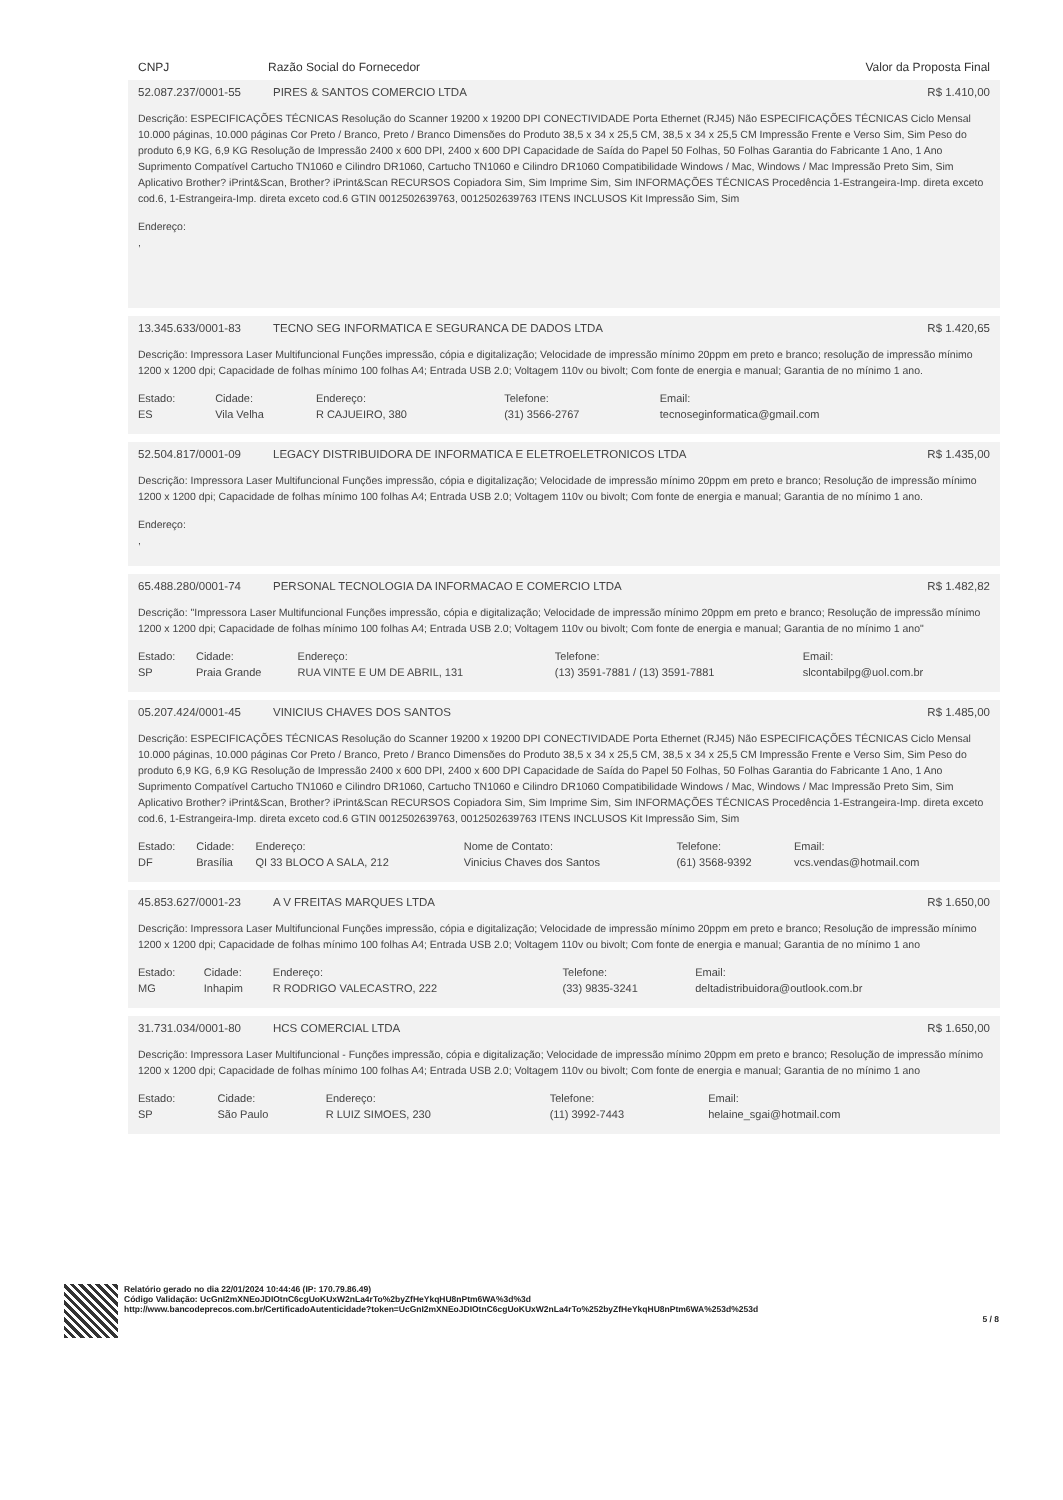CNPJ Razão Social do Fornecedor Valor da Proposta Final
52.087.237/0001-55 PIRES & SANTOS COMERCIO LTDA R$ 1.410,00
Descrição: ESPECIFICAÇÕES TÉCNICAS Resolução do Scanner 19200 x 19200 DPI CONECTIVIDADE Porta Ethernet (RJ45) Não ESPECIFICAÇÕES TÉCNICAS Ciclo Mensal 10.000 páginas, 10.000 páginas Cor Preto / Branco, Preto / Branco Dimensões do Produto 38,5 x 34 x 25,5 CM, 38,5 x 34 x 25,5 CM Impressão Frente e Verso Sim, Sim Peso do produto 6,9 KG, 6,9 KG Resolução de Impressão 2400 x 600 DPI, 2400 x 600 DPI Capacidade de Saída do Papel 50 Folhas, 50 Folhas Garantia do Fabricante 1 Ano, 1 Ano Suprimento Compatível Cartucho TN1060 e Cilindro DR1060, Cartucho TN1060 e Cilindro DR1060 Compatibilidade Windows / Mac, Windows / Mac Impressão Preto Sim, Sim Aplicativo Brother? iPrint&Scan, Brother? iPrint&Scan RECURSOS Copiadora Sim, Sim Imprime Sim, Sim INFORMAÇÕES TÉCNICAS Procedência 1-Estrangeira-Imp. direta exceto cod.6, 1-Estrangeira-Imp. direta exceto cod.6 GTIN 0012502639763, 0012502639763 ITENS INCLUSOS Kit Impressão Sim, Sim
Endereço:
,
13.345.633/0001-83 TECNO SEG INFORMATICA E SEGURANCA DE DADOS LTDA R$ 1.420,65
Descrição: Impressora Laser Multifuncional Funções impressão, cópia e digitalização; Velocidade de impressão mínimo 20ppm em preto e branco; resolução de impressão mínimo 1200 x 1200 dpi; Capacidade de folhas mínimo 100 folhas A4; Entrada USB 2.0; Voltagem 110v ou bivolt; Com fonte de energia e manual; Garantia de no mínimo 1 ano.
| Estado: | Cidade: | Endereço: | Telefone: | Email: |
| --- | --- | --- | --- | --- |
| ES | Vila Velha | R CAJUEIRO, 380 | (31) 3566-2767 | tecnoseginformatica@gmail.com |
52.504.817/0001-09 LEGACY DISTRIBUIDORA DE INFORMATICA E ELETROELETRONICOS LTDA R$ 1.435,00
Descrição: Impressora Laser Multifuncional Funções impressão, cópia e digitalização; Velocidade de impressão mínimo 20ppm em preto e branco; Resolução de impressão mínimo 1200 x 1200 dpi; Capacidade de folhas mínimo 100 folhas A4; Entrada USB 2.0; Voltagem 110v ou bivolt; Com fonte de energia e manual; Garantia de no mínimo 1 ano.
Endereço:
,
65.488.280/0001-74 PERSONAL TECNOLOGIA DA INFORMACAO E COMERCIO LTDA R$ 1.482,82
Descrição: "Impressora Laser Multifuncional Funções impressão, cópia e digitalização; Velocidade de impressão mínimo 20ppm em preto e branco; Resolução de impressão mínimo 1200 x 1200 dpi; Capacidade de folhas mínimo 100 folhas A4; Entrada USB 2.0; Voltagem 110v ou bivolt; Com fonte de energia e manual; Garantia de no mínimo 1 ano"
| Estado: | Cidade: | Endereço: | Telefone: | Email: |
| --- | --- | --- | --- | --- |
| SP | Praia Grande | RUA VINTE E UM DE ABRIL, 131 | (13) 3591-7881 / (13) 3591-7881 | slcontabilpg@uol.com.br |
05.207.424/0001-45 VINICIUS CHAVES DOS SANTOS R$ 1.485,00
Descrição: ESPECIFICAÇÕES TÉCNICAS Resolução do Scanner 19200 x 19200 DPI CONECTIVIDADE Porta Ethernet (RJ45) Não ESPECIFICAÇÕES TÉCNICAS Ciclo Mensal 10.000 páginas, 10.000 páginas Cor Preto / Branco, Preto / Branco Dimensões do Produto 38,5 x 34 x 25,5 CM, 38,5 x 34 x 25,5 CM Impressão Frente e Verso Sim, Sim Peso do produto 6,9 KG, 6,9 KG Resolução de Impressão 2400 x 600 DPI, 2400 x 600 DPI Capacidade de Saída do Papel 50 Folhas, 50 Folhas Garantia do Fabricante 1 Ano, 1 Ano Suprimento Compatível Cartucho TN1060 e Cilindro DR1060, Cartucho TN1060 e Cilindro DR1060 Compatibilidade Windows / Mac, Windows / Mac Impressão Preto Sim, Sim Aplicativo Brother? iPrint&Scan, Brother? iPrint&Scan RECURSOS Copiadora Sim, Sim Imprime Sim, Sim INFORMAÇÕES TÉCNICAS Procedência 1-Estrangeira-Imp. direta exceto cod.6, 1-Estrangeira-Imp. direta exceto cod.6 GTIN 0012502639763, 0012502639763 ITENS INCLUSOS Kit Impressão Sim, Sim
| Estado: | Cidade: | Endereço: | Nome de Contato: | Telefone: | Email: |
| --- | --- | --- | --- | --- | --- |
| DF | Brasília | QI 33 BLOCO A SALA, 212 | Vinicius Chaves dos Santos | (61) 3568-9392 | vcs.vendas@hotmail.com |
45.853.627/0001-23 A V FREITAS MARQUES LTDA R$ 1.650,00
Descrição: Impressora Laser Multifuncional Funções impressão, cópia e digitalização; Velocidade de impressão mínimo 20ppm em preto e branco; Resolução de impressão mínimo 1200 x 1200 dpi; Capacidade de folhas mínimo 100 folhas A4; Entrada USB 2.0; Voltagem 110v ou bivolt; Com fonte de energia e manual; Garantia de no mínimo 1 ano
| Estado: | Cidade: | Endereço: | Telefone: | Email: |
| --- | --- | --- | --- | --- |
| MG | Inhapim | R RODRIGO VALECASTRO, 222 | (33) 9835-3241 | deltadistribuidora@outlook.com.br |
31.731.034/0001-80 HCS COMERCIAL LTDA R$ 1.650,00
Descrição: Impressora Laser Multifuncional - Funções impressão, cópia e digitalização; Velocidade de impressão mínimo 20ppm em preto e branco; Resolução de impressão mínimo 1200 x 1200 dpi; Capacidade de folhas mínimo 100 folhas A4; Entrada USB 2.0; Voltagem 110v ou bivolt; Com fonte de energia e manual; Garantia de no mínimo 1 ano
| Estado: | Cidade: | Endereço: | Telefone: | Email: |
| --- | --- | --- | --- | --- |
| SP | São Paulo | R LUIZ SIMOES, 230 | (11) 3992-7443 | helaine_sgai@hotmail.com |
Relatório gerado no dia 22/01/2024 10:44:46 (IP: 170.79.86.49)
Código Validação: UcGnI2mXNEoJDIOtnC6cgUoKUxW2nLa4rTo%2byZfHeYkqHU8nPtm6WA%3d%3d
http://www.bancodeprecos.com.br/CertificadoAutenticidade?token=UcGnI2mXNEoJDIOtnC6cgUoKUxW2nLa4rTo%252byZfHeYkqHU8nPtm6WA%253d%253d
5 / 8